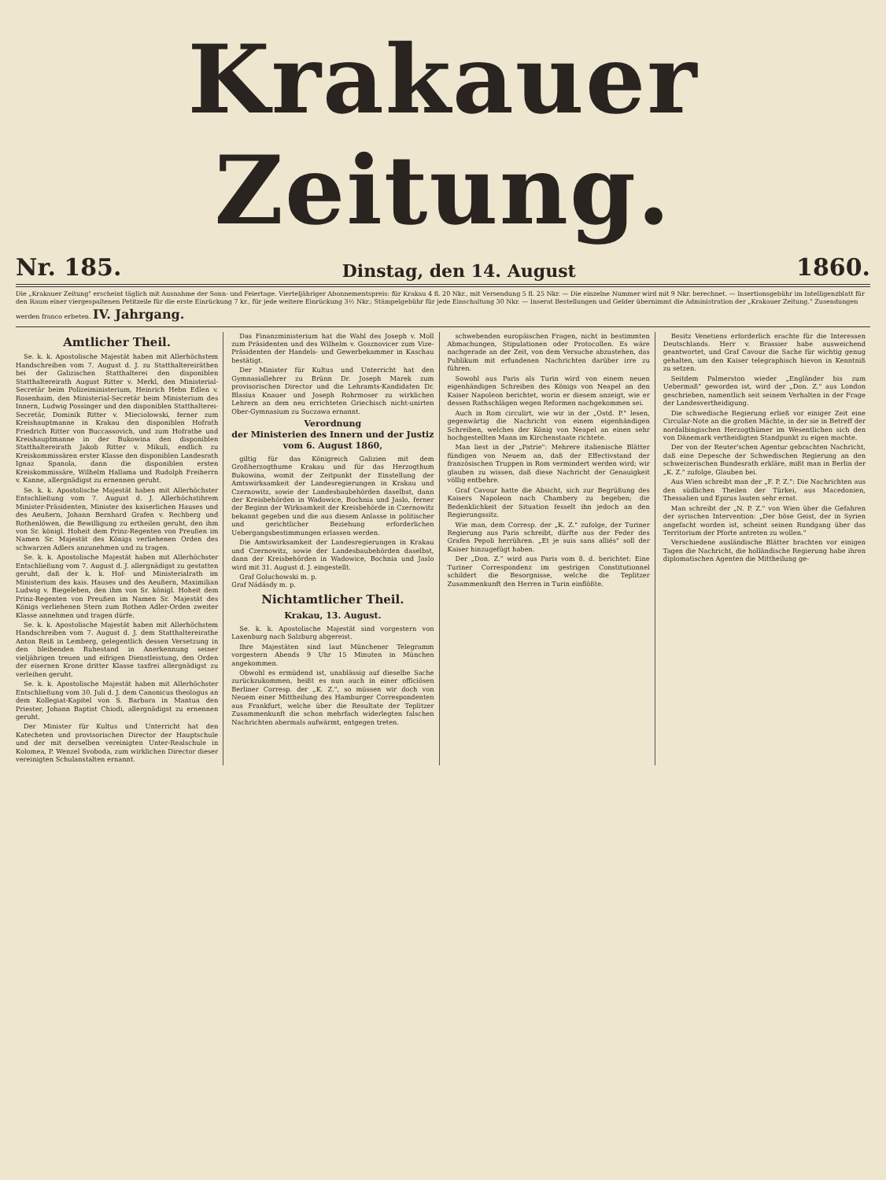Krakauer Zeitung.
Nr. 185. Dinstag, den 14. August 1860.
Die „Krakauer Zeitung" erscheint täglich mit Ausnahme der Sonn- und Feiertage. Vierteljähriger Abonnementspreis: für Krakau 4 fl. 20 Nkr., mit Versendung 5 fl. 25 Nkr. — Die einzelne Nummer wird mit 9 Nkr. berechnet. — Insertionsgebühr im Intelligenzblatt für den Raum einer viergespaltenen Petitzeile für die erste Einrückung 7 kr., für jede weitere Einrückung 3½ Nkr.; Stämpelgebühr für jede Einschaltung 30 Nkr. — Inserat Bestellungen und Gelder übernimmt die Administration der „Krakauer Zeitung." Zusendungen werden franco erbeten. IV. Jahrgang.
Amtlicher Theil.
Se. k. k. Apostolische Majestät haben mit Allerhöchstem Handschreiben vom 7. August d. J. zu Statthaltereiräthen bei der Galizischen Statthalterei den disponiblen Statthaltereirath August Ritter v. Merkl, den Ministerial-Secretär beim Polizeiministerium, Heinrich Hebn Edlen v. Rosenhaim, den Ministerial-Secretär beim Ministerium des Innern, Ludwig Possinger und den disponiblen Statthalterei-Secretär, Dominik Ritter v. Mieciolowski, ferner zum Kreishauptmanne in Krakau den disponiblen Hofrath Friedrich Ritter von Buccassovich, und zum Hofrathe und Kreishauptmanne in der Bukowina den disponiblen Statthaltereirath Jakob Ritter v. Mikuli, endlich zu Kreiskommissären erster Klasse den disponiblen Landesrath Ignaz Spanola, dann die disponiblen ersten Kreiskommissäre, Wilhelm Hallama und Rudolph Freiherrn v. Kanne, allergnädigst zu ernennen geruht.
Se. k. k. Apostolische Majestät haben mit Allerhöchster Entschließung vom 7. August d. J. Allerhöchstihrem Minister-Präsidenten, Minister des kaiserlichen Hauses und des Aeußern, Johann Bernhard Grafen v. Rechberg und Rothenlöwen, die Bewilligung zu ertheilen geruht, den ihm von Sr. königl. Hoheit dem Prinz-Regenten von Preußen im Namen Sr. Majestät des Königs verliehenen Orden des schwarzen Adlers anzunehmen und zu tragen.
Se. k. k. Apostolische Majestät haben mit Allerhöchster Entschließung vom 7. August d. J. allergnädigst zu gestatten geruht, daß der k. k. Hof- und Ministerialrath im Ministerium des kais. Hauses und des Aeußern, Maximilian Ludwig v. Biegeleben, den ihm von Sr. königl. Hoheit dem Prinz-Regenten von Preußen im Namen Sr. Majestät des Königs verliehenen Stern zum Rothen Adler-Orden zweiter Klasse annehmen und tragen dürfe.
Se. k. k. Apostolische Majestät haben mit Allerhöchstem Handschreiben vom 7. August d. J. dem Statthaltereirathe Anton Reiß in Lemberg, gelegentlich dessen Versetzung in den bleibenden Ruhestand in Anerkennung seiner vieljährigen treuen und eifrigen Dienstleistung, den Orden der eisernen Krone dritter Klasse taxfrei allergnädigst zu verleihen geruht.
Se. k. k. Apostolische Majestät haben mit Allerhöchster Entschließung vom 30. Juli d. J. dem Canonicus theologus an dem Kollegiat-Kapitel von S. Barbara in Mantua den Priester, Johann Baptist Chiodi, allergnädigst zu ernennen geruht.
Der Minister für Kultus und Unterricht hat den Katecheten und provisorischen Director der Hauptschule und der mit derselben vereinigten Unter-Realschule in Kolomea, P. Wenzel Svoboda, zum wirklichen Director dieser vereinigten Schulanstalten ernannt.
Das Finanzministerium hat die Wahl des Joseph v. Moll zum Präsidenten und des Wilhelm v. Gosznovicer zum Vize-Präsidenten der Handels- und Gewerbekammer in Kaschau bestätigt.
Der Minister für Kultus und Unterricht hat den Gymnasiallehrer zu Brünn Dr. Joseph Marek zum provisorischen Director und die Lehramts-Kandidaten Dr. Blasius Knauer und Joseph Rohrmoser zu wirklichen Lehrern an dem neu errichteten Griechisch nicht-unirten Ober-Gymnasium zu Suczawa ernannt.
Verordnung
der Ministerien des Innern und der Justiz
vom 6. August 1860,
giltig für das Königreich Galizien mit dem Großherzogthume Krakau und für das Herzogthum Bukowina, womit der Zeitpunkt der Einstellung der Amtswirksamkeit der Landesregierungen in Krakau und Czernowitz, sowie der Landesbaubehörden daselbst, dann der Kreisbehörden in Wadowice, Bochnia und Jaslo, ferner der Beginn der Wirksamkeit der Kreisbehörde in Czernowitz bekannt gegeben und die aus diesem Anlasse in politischer und gerichtlicher Beziehung erforderlichen Uebergangsbestimmungen erlassen werden.
Die Amtswirksamkeit der Landesregierungen in Krakau und Czernowitz, sowie der Landesbaubehörden daselbst, dann der Kreisbehörden in Wadowice, Bochnia und Jaslo wird mit 31. August d. J. eingestellt.
Graf Goluchowski m. p.
Graf Nádásdy m. p.
Nichtamtlicher Theil.
Krakau, 13. August.
Se. k. k. Apostolische Majestät sind vorgestern von Laxenburg nach Salzburg abgereist.
Ihre Majestäten sind laut Münchener Telegramm vorgestern Abends 9 Uhr 15 Minuten in München angekommen.
Obwohl es ermüdend ist, unablässig auf dieselbe Sache zurückzukommen, heißt es nun auch in einer officiösen Berliner Corresp. der „K. Z.", so müssen wir doch von Neuem einer Mittheilung des Hamburger Correspondenten aus Frankfurt, welche über die Resultate der Teplitzer Zusammenkunft die schon mehrfach widerlegten falschen Nachrichten abermals aufwärmt, entgegen treten.
schwebenden europäischen Fragen, nicht in bestimmten Abmachungen, Stipulationen oder Protocollen. Es wäre nachgerade an der Zeit, von dem Versuche abzustehen, das Publikum mit erfundenen Nachrichten darüber irre zu führen.
Sowohl aus Paris als Turin wird von einem neuen eigenhändigen Schreiben des Königs von Neapel an den Kaiser Napoleon berichtet, worin er diesem anzeigt, wie er dessen Rathschlägen wegen Reformen nachgekommen sei.
Auch in Rom circulirt, wie wir in der „Ostd. P." lesen, gegenwärtig die Nachricht von einem eigenhändigen Schreiben, welches der König von Neapel an einen sehr hochgestellten Mann im Kirchenstaate richtete.
Man liest in der „Patrie": Mehrere italienische Blätter fündigen von Neuem an, daß der Effectivstand der französischen Truppen in Rom vermindert werden wird; wir glauben zu wissen, daß diese Nachricht der Genauigkeit völlig entbehre.
Graf Cavour hatte die Absicht, sich zur Begrüßung des Kaisers Napoleon nach Chambery zu begeben; die Bedenklichkeit der Situation fesselt ihn jedoch an den Regierungssitz.
Wie man, dem Corresp. der „K. Z." zufolge, der Turiner Regierung aus Paris schreibt, dürfte aus der Feder des Grafen Pepoli herrühren. „Et je suis sans alliés" soll der Kaiser hinzugefügt haben.
Der „Don. Z." wird aus Paris vom 8. d. berichtet: Eine Turiner Correspondenz im gestrigen Constitutionnel schildert die Besorgnisse, welche die Teplitzer Zusammenkunft den Herren in Turin einflößte.
Besitz Venetiens erforderlich erachte für die Interessen Deutschlands. Herr v. Brassier habe ausweichend geantwortet, und Graf Cavour die Sache für wichtig genug gehalten, um den Kaiser telegraphisch hievon in Kenntniß zu setzen.
Seitdem Palmerston wieder „Engländer bis zum Uebermaß" geworden ist, wird der „Don. Z." aus London geschrieben, namentlich seit seinem Verhalten in der Frage der Landesvertheidigung.
Die schwedische Regierung erließ vor einiger Zeit eine Circular-Note an die großen Mächte, in der sie in Betreff der nordalbingischen Herzogthümer im Wesentlichen sich den von Dänemark vertheidigten Standpunkt zu eigen machte.
Der von der Reuter'schen Agentur gebrachten Nachricht, daß eine Depesche der Schwedischen Regierung an den schweizerischen Bundesrath erkläre, mißt man in Berlin der „K. Z." zufolge, Glauben bei.
Aus Wien schreibt man der „F. P. Z.": Die Nachrichten aus den südlichen Theilen der Türkei, aus Macedonien, Thessalien und Epirus lauten sehr ernst.
Man schreibt der „N. P. Z." von Wien über die Gefahren der syrischen Intervention: „Der böse Geist, der in Syrien angefacht worden ist, scheint seinen Rundgang über das Territorium der Pforte antreten zu wollen."
Verschiedene ausländische Blätter brachten vor einigen Tagen die Nachricht, die holländische Regierung habe ihren diplomatischen Agenten die Mittheilung ge-